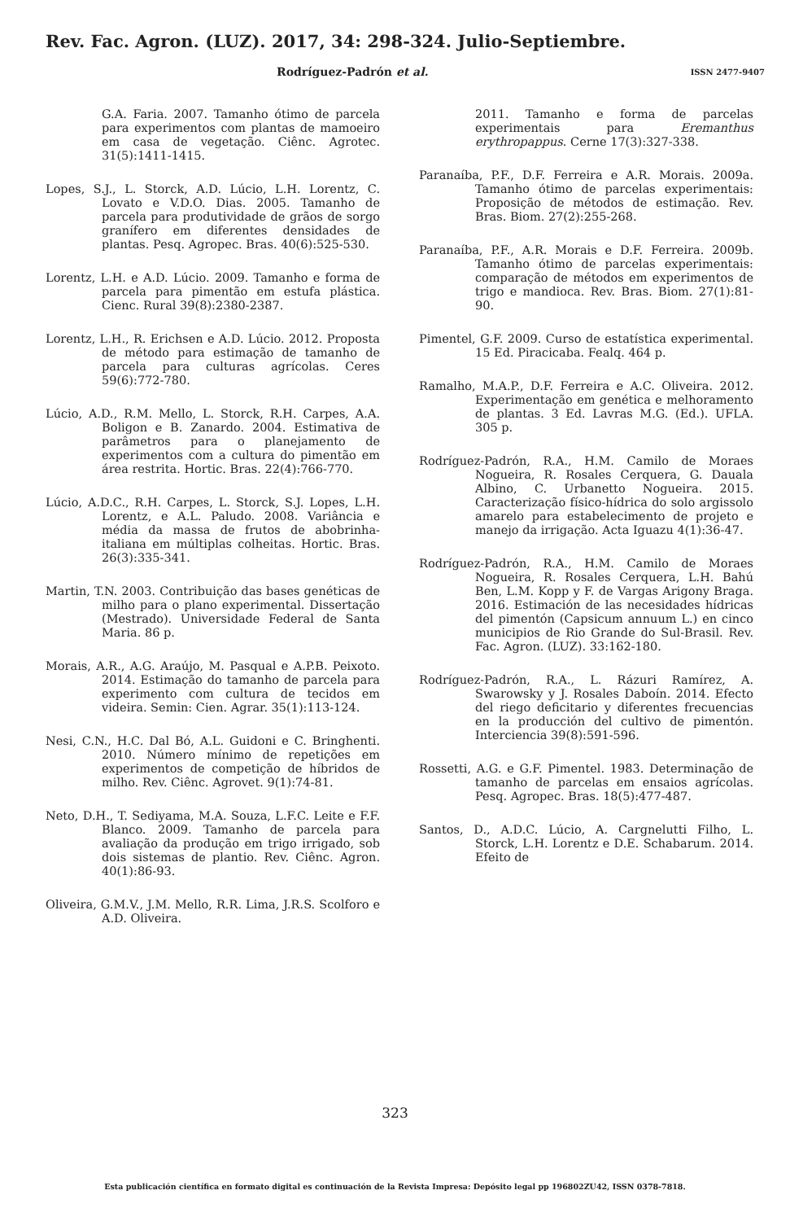Rev. Fac. Agron. (LUZ). 2017, 34: 298-324. Julio-Septiembre.
Rodríguez-Padrón et al. ISSN 2477-9407
G.A. Faria. 2007. Tamanho ótimo de parcela para experimentos com plantas de mamoeiro em casa de vegetação. Ciênc. Agrotec. 31(5):1411-1415.
Lopes, S.J., L. Storck, A.D. Lúcio, L.H. Lorentz, C. Lovato e V.D.O. Dias. 2005. Tamanho de parcela para produtividade de grãos de sorgo granífero em diferentes densidades de plantas. Pesq. Agropec. Bras. 40(6):525-530.
Lorentz, L.H. e A.D. Lúcio. 2009. Tamanho e forma de parcela para pimentão em estufa plástica. Cienc. Rural 39(8):2380-2387.
Lorentz, L.H., R. Erichsen e A.D. Lúcio. 2012. Proposta de método para estimação de tamanho de parcela para culturas agrícolas. Ceres 59(6):772-780.
Lúcio, A.D., R.M. Mello, L. Storck, R.H. Carpes, A.A. Boligon e B. Zanardo. 2004. Estimativa de parâmetros para o planejamento de experimentos com a cultura do pimentão em área restrita. Hortic. Bras. 22(4):766-770.
Lúcio, A.D.C., R.H. Carpes, L. Storck, S.J. Lopes, L.H. Lorentz, e A.L. Paludo. 2008. Variância e média da massa de frutos de abobrinha-italiana em múltiplas colheitas. Hortic. Bras. 26(3):335-341.
Martin, T.N. 2003. Contribuição das bases genéticas de milho para o plano experimental. Dissertação (Mestrado). Universidade Federal de Santa Maria. 86 p.
Morais, A.R., A.G. Araújo, M. Pasqual e A.P.B. Peixoto. 2014. Estimação do tamanho de parcela para experimento com cultura de tecidos em videira. Semin: Cien. Agrar. 35(1):113-124.
Nesi, C.N., H.C. Dal Bó, A.L. Guidoni e C. Bringhenti. 2010. Número mínimo de repetições em experimentos de competição de híbridos de milho. Rev. Ciênc. Agrovet. 9(1):74-81.
Neto, D.H., T. Sediyama, M.A. Souza, L.F.C. Leite e F.F. Blanco. 2009. Tamanho de parcela para avaliação da produção em trigo irrigado, sob dois sistemas de plantio. Rev. Ciênc. Agron. 40(1):86-93.
Oliveira, G.M.V., J.M. Mello, R.R. Lima, J.R.S. Scolforo e A.D. Oliveira.
2011. Tamanho e forma de parcelas experimentais para Eremanthus erythropappus. Cerne 17(3):327-338.
Paranaíba, P.F., D.F. Ferreira e A.R. Morais. 2009a. Tamanho ótimo de parcelas experimentais: Proposição de métodos de estimação. Rev. Bras. Biom. 27(2):255-268.
Paranaíba, P.F., A.R. Morais e D.F. Ferreira. 2009b. Tamanho ótimo de parcelas experimentais: comparação de métodos em experimentos de trigo e mandioca. Rev. Bras. Biom. 27(1):81-90.
Pimentel, G.F. 2009. Curso de estatística experimental. 15 Ed. Piracicaba. Fealq. 464 p.
Ramalho, M.A.P., D.F. Ferreira e A.C. Oliveira. 2012. Experimentação em genética e melhoramento de plantas. 3 Ed. Lavras M.G. (Ed.). UFLA. 305 p.
Rodríguez-Padrón, R.A., H.M. Camilo de Moraes Nogueira, R. Rosales Cerquera, G. Dauala Albino, C. Urbanetto Nogueira. 2015. Caracterização físico-hídrica do solo argissolo amarelo para estabelecimento de projeto e manejo da irrigação. Acta Iguazu 4(1):36-47.
Rodríguez-Padrón, R.A., H.M. Camilo de Moraes Nogueira, R. Rosales Cerquera, L.H. Bahú Ben, L.M. Kopp y F. de Vargas Arigony Braga. 2016. Estimación de las necesidades hídricas del pimentón (Capsicum annuum L.) en cinco municipios de Rio Grande do Sul-Brasil. Rev. Fac. Agron. (LUZ). 33:162-180.
Rodríguez-Padrón, R.A., L. Rázuri Ramírez, A. Swarowsky y J. Rosales Daboín. 2014. Efecto del riego deficitario y diferentes frecuencias en la producción del cultivo de pimentón. Interciencia 39(8):591-596.
Rossetti, A.G. e G.F. Pimentel. 1983. Determinação de tamanho de parcelas em ensaios agrícolas. Pesq. Agropec. Bras. 18(5):477-487.
Santos, D., A.D.C. Lúcio, A. Cargnelutti Filho, L. Storck, L.H. Lorentz e D.E. Schabarum. 2014. Efeito de
323
Esta publicación científica en formato digital es continuación de la Revista Impresa: Depósito legal pp 196802ZU42, ISSN 0378-7818.